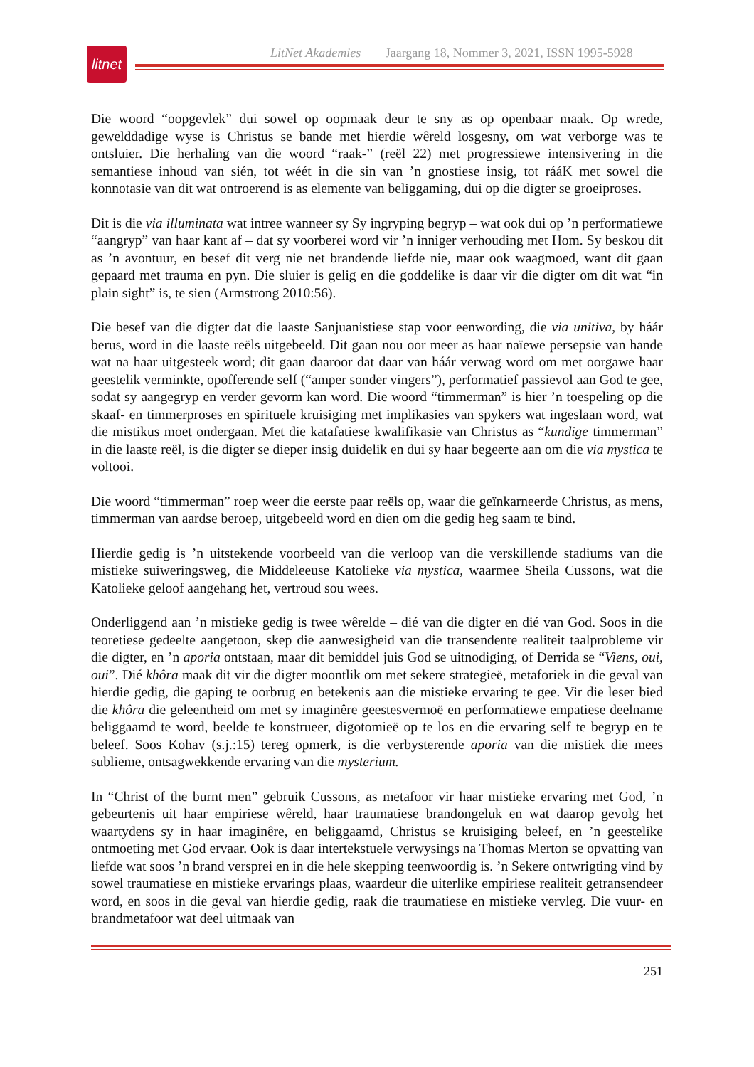litnet
LitNet Akademies Jaargang 18, Nommer 3, 2021, ISSN 1995-5928
Die woord “oopgevlek” dui sowel op oopmaak deur te sny as op openbaar maak. Op wrede, gewelddadige wyse is Christus se bande met hierdie wêreld losgesny, om wat verborge was te ontsluier. Die herhaling van die woord “raak-” (reël 22) met progressiewe intensivering in die semantiese inhoud van sién, tot wéét in die sin van ’n gnostiese insig, tot rááK met sowel die konnotasie van dit wat ontroerend is as elemente van beliggaming, dui op die digter se groeiproses.
Dit is die via illuminata wat intree wanneer sy Sy ingryping begryp – wat ook dui op ’n performatiewe “aangryp” van haar kant af – dat sy voorberei word vir ’n inniger verhouding met Hom. Sy beskou dit as ’n avontuur, en besef dit verg nie net brandende liefde nie, maar ook waagmoed, want dit gaan gepaard met trauma en pyn. Die sluier is gelig en die goddelike is daar vir die digter om dit wat “in plain sight” is, te sien (Armstrong 2010:56).
Die besef van die digter dat die laaste Sanjuanistiese stap voor eenwording, die via unitiva, by háár berus, word in die laaste reëls uitgebeeld. Dit gaan nou oor meer as haar naïewe persepsie van hande wat na haar uitgesteek word; dit gaan daaroor dat daar van háár verwag word om met oorgawe haar geestelik verminkte, opofferende self (“amper sonder vingers”), performatief passievol aan God te gee, sodat sy aangegryp en verder gevorm kan word. Die woord “timmerman” is hier ’n toespeling op die skaaf- en timmerproses en spirituele kruisiging met implikasies van spykers wat ingeslaan word, wat die mistikus moet ondergaan. Met die katafatiese kwalifikasie van Christus as “kundige timmerman” in die laaste reël, is die digter se dieper insig duidelik en dui sy haar begeerte aan om die via mystica te voltooi.
Die woord “timmerman” roep weer die eerste paar reëls op, waar die geïnkarneerde Christus, as mens, timmerman van aardse beroep, uitgebeeld word en dien om die gedig heg saam te bind.
Hierdie gedig is ’n uitstekende voorbeeld van die verloop van die verskillende stadiums van die mistieke suiweringsweg, die Middeleeuse Katolieke via mystica, waarmee Sheila Cussons, wat die Katolieke geloof aangehang het, vertroud sou wees.
Onderliggend aan ’n mistieke gedig is twee wêrelde – dié van die digter en dié van God. Soos in die teoretiese gedeelte aangetoon, skep die aanwesigheid van die transendente realiteit taalprobleme vir die digter, en ’n aporia ontstaan, maar dit bemiddel juis God se uitnodiging, of Derrida se “Viens, oui, oui”. Dié khôra maak dit vir die digter moontlik om met sekere strategieë, metaforiek in die geval van hierdie gedig, die gaping te oorbrug en betekenis aan die mistieke ervaring te gee. Vir die leser bied die khôra die geleentheid om met sy imaginêre geestesvermoë en performatiewe empatiese deelname beliggaamd te word, beelde te konstrueer, digotomieë op te los en die ervaring self te begryp en te beleef. Soos Kohav (s.j.:15) tereg opmerk, is die verbysterende aporia van die mistiek die mees sublieme, ontsagwekkende ervaring van die mysterium.
In “Christ of the burnt men” gebruik Cussons, as metafoor vir haar mistieke ervaring met God, ’n gebeurtenis uit haar empiriese wêreld, haar traumatiese brandongeluk en wat daarop gevolg het waartydens sy in haar imaginêre, en beliggaamd, Christus se kruisiging beleef, en ’n geestelike ontmoeting met God ervaar. Ook is daar intertekstuele verwysings na Thomas Merton se opvatting van liefde wat soos ’n brand versprei en in die hele skepping teenwoordig is. ’n Sekere ontwrigting vind by sowel traumatiese en mistieke ervarings plaas, waardeur die uiterlike empiriese realiteit getransendeer word, en soos in die geval van hierdie gedig, raak die traumatiese en mistieke vervleg. Die vuur- en brandmetafoor wat deel uitmaak van
251